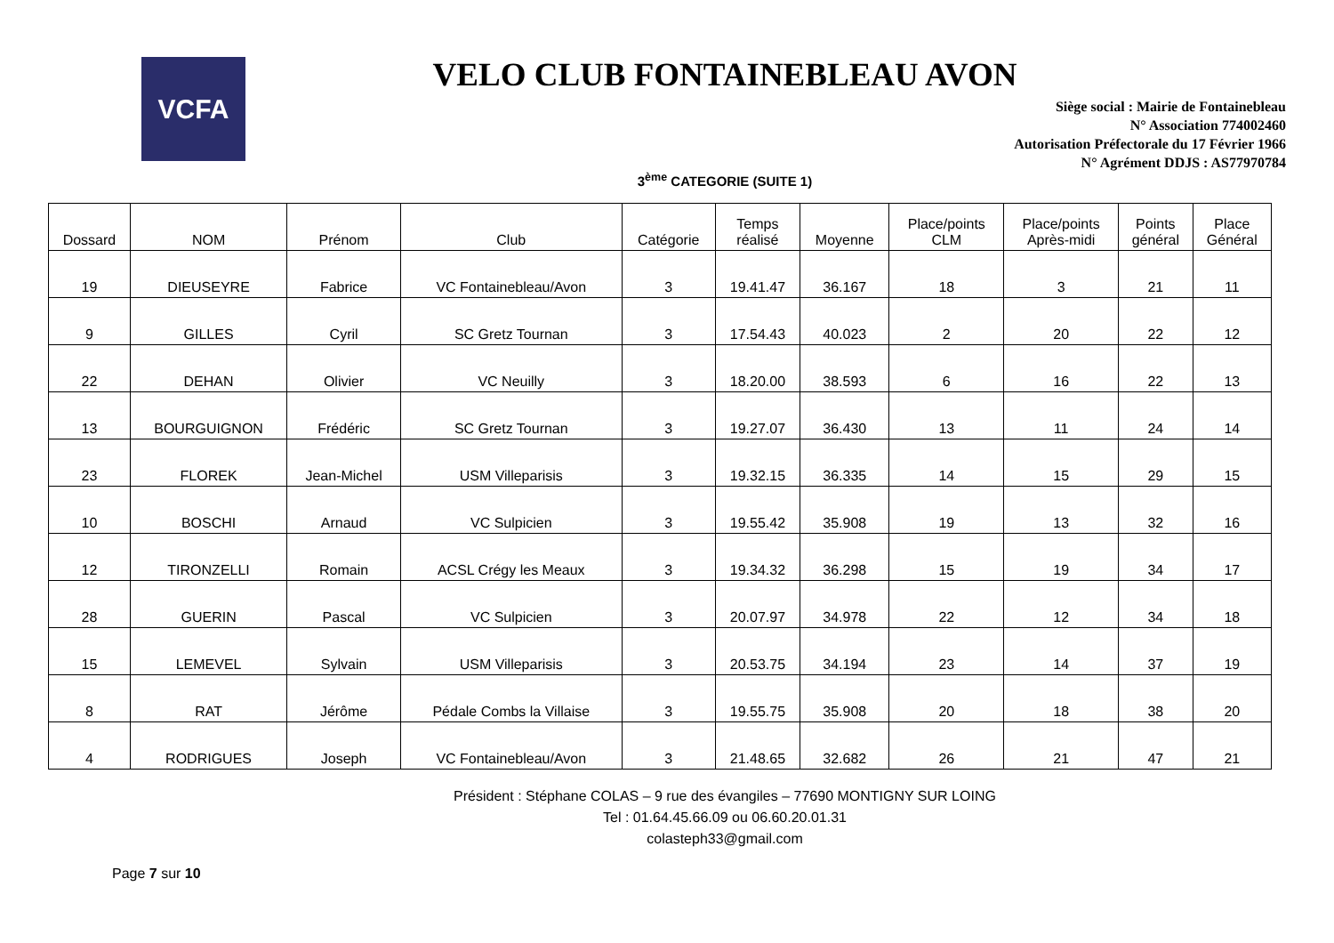VCFA
VELO CLUB FONTAINEBLEAU AVON
Siège social : Mairie de Fontainebleau
N° Association 774002460
Autorisation Préfectorale du 17 Février 1966
N° Agrément DDJS : AS77970784
3<sup>ème</sup> CATEGORIE (SUITE 1)
| Dossard | NOM | Prénom | Club | Catégorie | Temps réalisé | Moyenne | Place/points CLM | Place/points Après-midi | Points général | Place Général |
| --- | --- | --- | --- | --- | --- | --- | --- | --- | --- | --- |
| 19 | DIEUSEYRE | Fabrice | VC Fontainebleau/Avon | 3 | 19.41.47 | 36.167 | 18 | 3 | 21 | 11 |
| 9 | GILLES | Cyril | SC Gretz Tournan | 3 | 17.54.43 | 40.023 | 2 | 20 | 22 | 12 |
| 22 | DEHAN | Olivier | VC Neuilly | 3 | 18.20.00 | 38.593 | 6 | 16 | 22 | 13 |
| 13 | BOURGUIGNON | Frédéric | SC Gretz Tournan | 3 | 19.27.07 | 36.430 | 13 | 11 | 24 | 14 |
| 23 | FLOREK | Jean-Michel | USM Villeparisis | 3 | 19.32.15 | 36.335 | 14 | 15 | 29 | 15 |
| 10 | BOSCHI | Arnaud | VC Sulpicien | 3 | 19.55.42 | 35.908 | 19 | 13 | 32 | 16 |
| 12 | TIRONZELLI | Romain | ACSL Crégy les Meaux | 3 | 19.34.32 | 36.298 | 15 | 19 | 34 | 17 |
| 28 | GUERIN | Pascal | VC Sulpicien | 3 | 20.07.97 | 34.978 | 22 | 12 | 34 | 18 |
| 15 | LEMEVEL | Sylvain | USM Villeparisis | 3 | 20.53.75 | 34.194 | 23 | 14 | 37 | 19 |
| 8 | RAT | Jérôme | Pédale Combs la Villaise | 3 | 19.55.75 | 35.908 | 20 | 18 | 38 | 20 |
| 4 | RODRIGUES | Joseph | VC Fontainebleau/Avon | 3 | 21.48.65 | 32.682 | 26 | 21 | 47 | 21 |
Président : Stéphane COLAS – 9 rue des évangiles – 77690 MONTIGNY SUR LOING
Tel : 01.64.45.66.09 ou 06.60.20.01.31
colasteph33@gmail.com
Page 7 sur 10